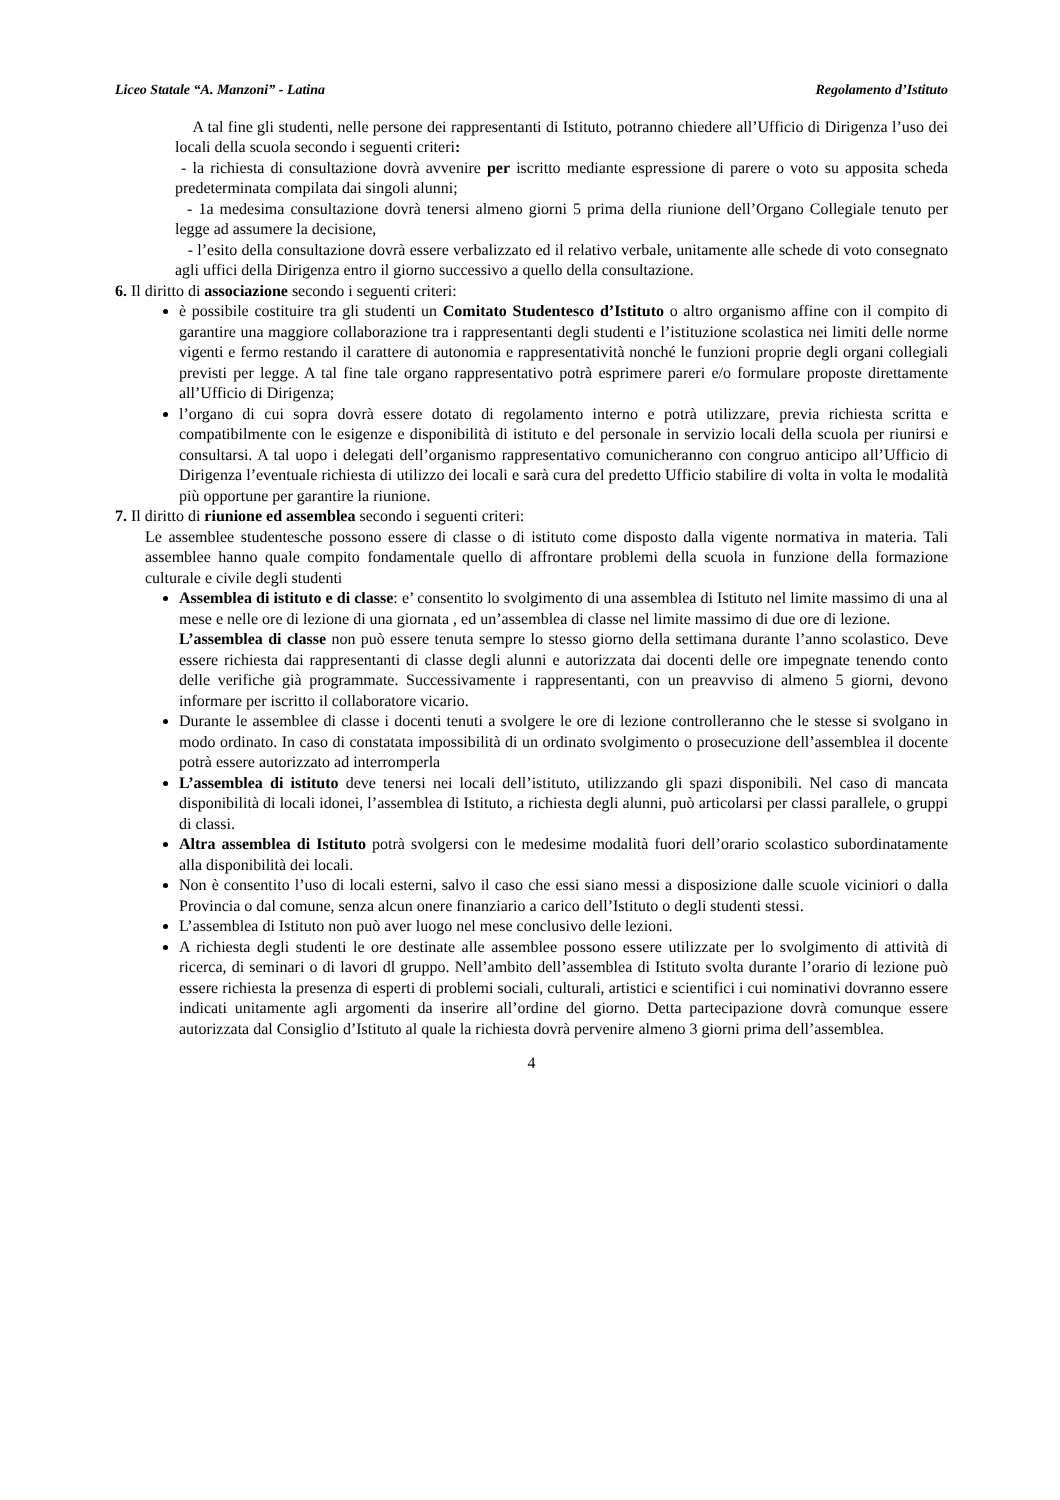Liceo Statale “A. Manzoni” - Latina Regolamento d’Istituto
A tal fine gli studenti, nelle persone dei rappresentanti di Istituto, potranno chiedere all’Ufficio di Dirigenza l’uso dei locali della scuola secondo i seguenti criteri:
- la richiesta di consultazione dovrà avvenire per iscritto mediante espressione di parere o voto su apposita scheda predeterminata compilata dai singoli alunni;
- 1a medesima consultazione dovrà tenersi almeno giorni 5 prima della riunione dell’Organo Collegiale tenuto per legge ad assumere la decisione,
- l’esito della consultazione dovrà essere verbalizzato ed il relativo verbale, unitamente alle schede di voto consegnato agli uffici della Dirigenza entro il giorno successivo a quello della consultazione.
6. Il diritto di associazione secondo i seguenti criteri:
è possibile costituire tra gli studenti un Comitato Studentesco d’Istituto o altro organismo affine con il compito di garantire una maggiore collaborazione tra i rappresentanti degli studenti e l’istituzione scolastica nei limiti delle norme vigenti e fermo restando il carattere di autonomia e rappresentatività nonché le funzioni proprie degli organi collegiali previsti per legge. A tal fine tale organo rappresentativo potrà esprimere pareri e/o formulare proposte direttamente all’Ufficio di Dirigenza;
l’organo di cui sopra dovrà essere dotato di regolamento interno e potrà utilizzare, previa richiesta scritta e compatibilmente con le esigenze e disponibilità di istituto e del personale in servizio locali della scuola per riunirsi e consultarsi. A tal uopo i delegati dell’organismo rappresentativo comunicheranno con congruo anticipo all’Ufficio di Dirigenza l’eventuale richiesta di utilizzo dei locali e sarà cura del predetto Ufficio stabilire di volta in volta le modalità più opportune per garantire la riunione.
7. Il diritto di riunione ed assemblea secondo i seguenti criteri:
Le assemblee studentesche possono essere di classe o di istituto come disposto dalla vigente normativa in materia. Tali assemblee hanno quale compito fondamentale quello di affrontare problemi della scuola in funzione della formazione culturale e civile degli studenti
Assemblea di istituto e di classe: e’ consentito lo svolgimento di una assemblea di Istituto nel limite massimo di una al mese e nelle ore di lezione di una giornata , ed un’assemblea di classe nel limite massimo di due ore di lezione.
L’assemblea di classe non può essere tenuta sempre lo stesso giorno della settimana durante l’anno scolastico. Deve essere richiesta dai rappresentanti di classe degli alunni e autorizzata dai docenti delle ore impegnate tenendo conto delle verifiche già programmate. Successivamente i rappresentanti, con un preavviso di almeno 5 giorni, devono informare per iscritto il collaboratore vicario.
Durante le assemblee di classe i docenti tenuti a svolgere le ore di lezione controlleranno che le stesse si svolgano in modo ordinato. In caso di constatata impossibilità di un ordinato svolgimento o prosecuzione dell’assemblea il docente potrà essere autorizzato ad interromperla
L’assemblea di istituto deve tenersi nei locali dell’istituto, utilizzando gli spazi disponibili. Nel caso di mancata disponibilità di locali idonei, l’assemblea di Istituto, a richiesta degli alunni, può articolarsi per classi parallele, o gruppi di classi.
Altra assemblea di Istituto potrà svolgersi con le medesime modalità fuori dell’orario scolastico subordinatamente alla disponibilità dei locali.
Non è consentito l’uso di locali esterni, salvo il caso che essi siano messi a disposizione dalle scuole viciniori o dalla Provincia o dal comune, senza alcun onere finanziario a carico dell’Istituto o degli studenti stessi.
L’assemblea di Istituto non può aver luogo nel mese conclusivo delle lezioni.
A richiesta degli studenti le ore destinate alle assemblee possono essere utilizzate per lo svolgimento di attività di ricerca, di seminari o di lavori dl gruppo. Nell’ambito dell’assemblea di Istituto svolta durante l’orario di lezione può essere richiesta la presenza di esperti di problemi sociali, culturali, artistici e scientifici i cui nominativi dovranno essere indicati unitamente agli argomenti da inserire all’ordine del giorno. Detta partecipazione dovrà comunque essere autorizzata dal Consiglio d’Istituto al quale la richiesta dovrà pervenire almeno 3 giorni prima dell’assemblea.
4